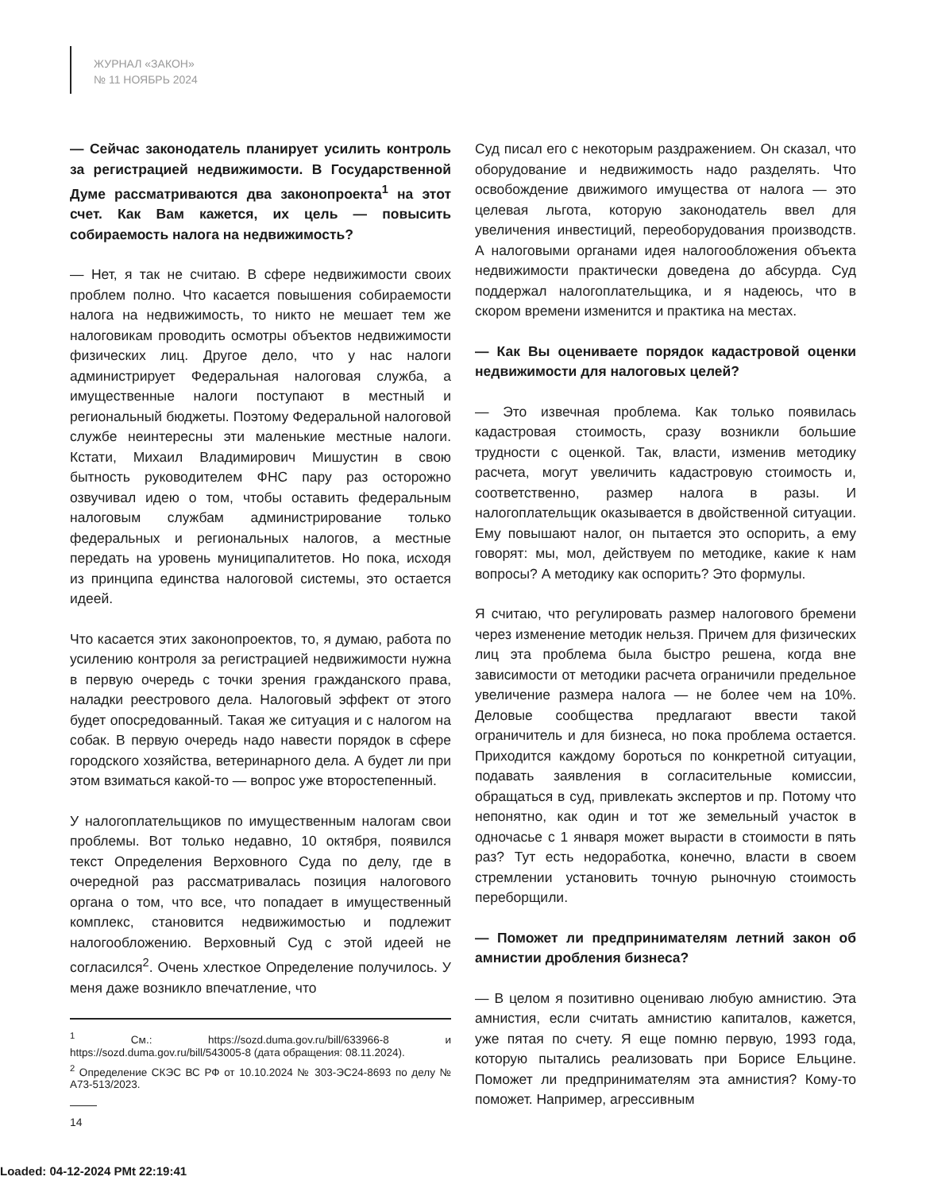ЖУРНАЛ «ЗАКОН»
№ 11 НОЯБРЬ 2024
— Сейчас законодатель планирует усилить контроль за регистрацией недвижимости. В Государственной Думе рассматриваются два законопроекта<sup>1</sup> на этот счет. Как Вам кажется, их цель — повысить собираемость налога на недвижимость?
— Нет, я так не считаю. В сфере недвижимости своих проблем полно. Что касается повышения собираемости налога на недвижимость, то никто не мешает тем же налоговикам проводить осмотры объектов недвижимости физических лиц. Другое дело, что у нас налоги администрирует Федеральная налоговая служба, а имущественные налоги поступают в местный и региональный бюджеты. Поэтому Федеральной налоговой службе неинтересны эти маленькие местные налоги. Кстати, Михаил Владимирович Мишустин в свою бытность руководителем ФНС пару раз осторожно озвучивал идею о том, чтобы оставить федеральным налоговым службам администрирование только федеральных и региональных налогов, а местные передать на уровень муниципалитетов. Но пока, исходя из принципа единства налоговой системы, это остается идеей.
Что касается этих законопроектов, то, я думаю, работа по усилению контроля за регистрацией недвижимости нужна в первую очередь с точки зрения гражданского права, наладки реестрового дела. Налоговый эффект от этого будет опосредованный. Такая же ситуация и с налогом на собак. В первую очередь надо навести порядок в сфере городского хозяйства, ветеринарного дела. А будет ли при этом взиматься какой-то — вопрос уже второстепенный.
У налогоплательщиков по имущественным налогам свои проблемы. Вот только недавно, 10 октября, появился текст Определения Верховного Суда по делу, где в очередной раз рассматривалась позиция налогового органа о том, что все, что попадает в имущественный комплекс, становится недвижимостью и подлежит налогообложению. Верховный Суд с этой идеей не согласился<sup>2</sup>. Очень хлесткое Определение получилось. У меня даже возникло впечатление, что
<sup>1</sup> См.: https://sozd.duma.gov.ru/bill/633966-8 и https://sozd.duma.gov.ru/bill/543005-8 (дата обращения: 08.11.2024).
<sup>2</sup> Определение СКЭС ВС РФ от 10.10.2024 № 303-ЭС24-8693 по делу № А73-513/2023.
14
Суд писал его с некоторым раздражением. Он сказал, что оборудование и недвижимость надо разделять. Что освобождение движимого имущества от налога — это целевая льгота, которую законодатель ввел для увеличения инвестиций, переоборудования производств. А налоговыми органами идея налогообложения объекта недвижимости практически доведена до абсурда. Суд поддержал налогоплательщика, и я надеюсь, что в скором времени изменится и практика на местах.
— Как Вы оцениваете порядок кадастровой оценки недвижимости для налоговых целей?
— Это извечная проблема. Как только появилась кадастровая стоимость, сразу возникли большие трудности с оценкой. Так, власти, изменив методику расчета, могут увеличить кадастровую стоимость и, соответственно, размер налога в разы. И налогоплательщик оказывается в двойственной ситуации. Ему повышают налог, он пытается это оспорить, а ему говорят: мы, мол, действуем по методике, какие к нам вопросы? А методику как оспорить? Это формулы.
Я считаю, что регулировать размер налогового бремени через изменение методик нельзя. Причем для физических лиц эта проблема была быстро решена, когда вне зависимости от методики расчета ограничили предельное увеличение размера налога — не более чем на 10%. Деловые сообщества предлагают ввести такой ограничитель и для бизнеса, но пока проблема остается. Приходится каждому бороться по конкретной ситуации, подавать заявления в согласительные комиссии, обращаться в суд, привлекать экспертов и пр. Потому что непонятно, как один и тот же земельный участок в одночасье с 1 января может вырасти в стоимости в пять раз? Тут есть недоработка, конечно, власти в своем стремлении установить точную рыночную стоимость переборщили.
— Поможет ли предпринимателям летний закон об амнистии дробления бизнеса?
— В целом я позитивно оцениваю любую амнистию. Эта амнистия, если считать амнистию капиталов, кажется, уже пятая по счету. Я еще помню первую, 1993 года, которую пытались реализовать при Борисе Ельцине. Поможет ли предпринимателям эта амнистия? Кому-то поможет. Например, агрессивным
Loaded: 04-12-2024 PMt 22:19:41